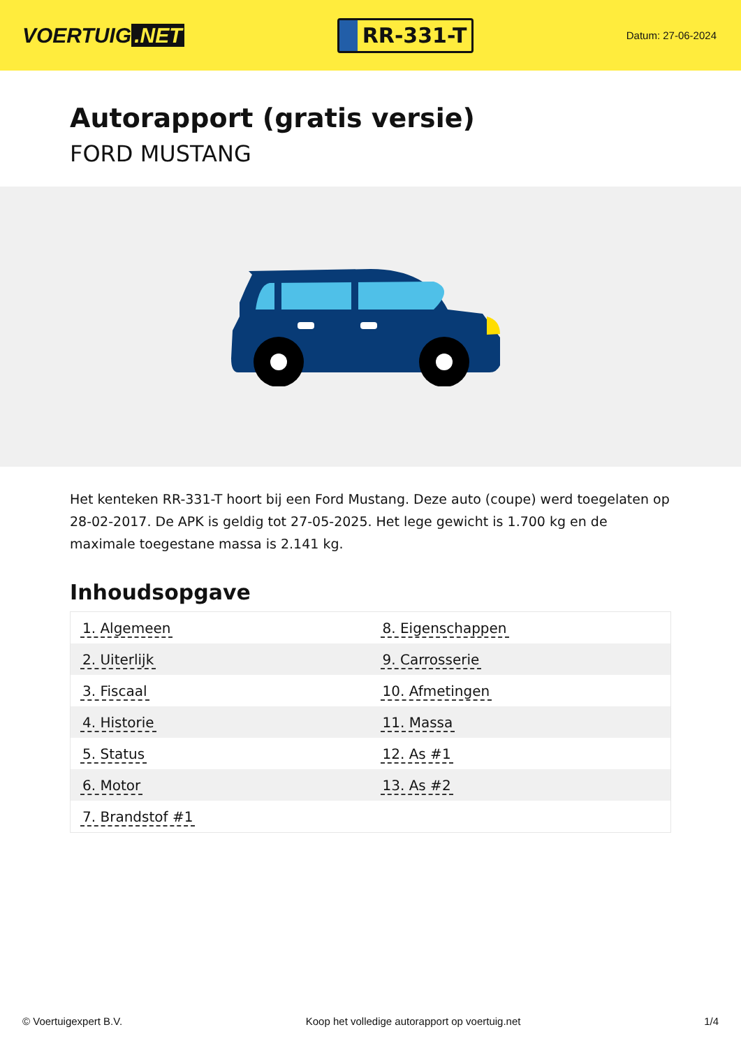VOERTUIG.NET
RR-331-T
Datum: 27-06-2024
Autorapport (gratis versie)
FORD MUSTANG
Het kenteken RR-331-T hoort bij een Ford Mustang. Deze auto (coupe) werd toegelaten op 28-02-2017. De APK is geldig tot 27-05-2025. Het lege gewicht is 1.700 kg en de maximale toegestane massa is 2.141 kg.
Inhoudsopgave
| 1. Algemeen | 8. Eigenschappen |
| 2. Uiterlijk | 9. Carrosserie |
| 3. Fiscaal | 10. Afmetingen |
| 4. Historie | 11. Massa |
| 5. Status | 12. As #1 |
| 6. Motor | 13. As #2 |
| 7. Brandstof #1 | |
© Voertuigexpert B.V. Koop het volledige autorapport op voertuig.net
1/4